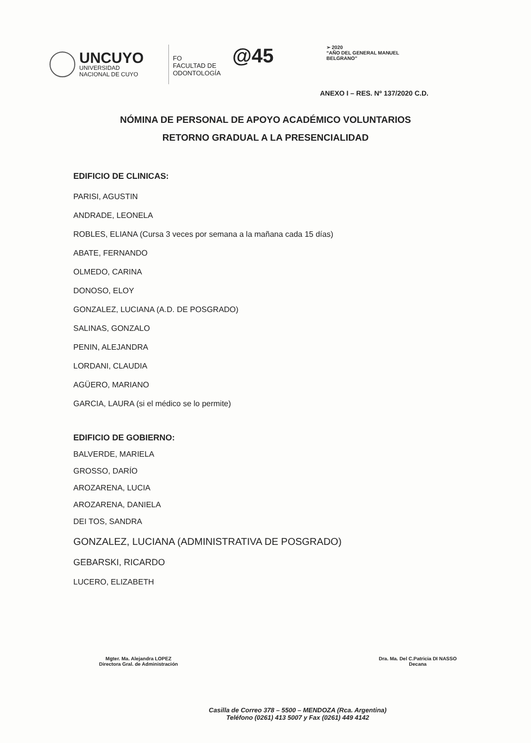UNCUYO
UNIVERSIDAD
NACIONAL DE CUYO
FO
FACULTAD DE
ODONTOLOGÍA
@45
➢ 2020
“AÑO DEL GENERAL MANUEL BELGRANO”
ANEXO I – RES. Nº 137/2020 C.D.
NÓMINA DE PERSONAL DE APOYO ACADÉMICO VOLUNTARIOS
RETORNO GRADUAL A LA PRESENCIALIDAD
EDIFICIO DE CLINICAS:
PARISI, AGUSTIN
ANDRADE, LEONELA
ROBLES, ELIANA (Cursa 3 veces por semana a la mañana cada 15 días)
ABATE, FERNANDO
OLMEDO, CARINA
DONOSO, ELOY
GONZALEZ, LUCIANA (A.D. DE POSGRADO)
SALINAS, GONZALO
PENIN, ALEJANDRA
LORDANI, CLAUDIA
AGÜERO, MARIANO
GARCIA, LAURA (si el médico se lo permite)
EDIFICIO DE GOBIERNO:
BALVERDE, MARIELA
GROSSO, DARÍO
AROZARENA, LUCIA
AROZARENA, DANIELA
DEI TOS, SANDRA
GONZALEZ, LUCIANA (ADMINISTRATIVA DE POSGRADO)
GEBARSKI, RICARDO
LUCERO, ELIZABETH
Mgter. Ma. Alejandra LOPEZ
Directora Gral. de Administración
Dra. Ma. Del C.Patricia DI NASSO
Decana
Casilla de Correo 378 – 5500 – MENDOZA (Rca. Argentina)
Teléfono (0261) 413 5007 y Fax (0261) 449 4142